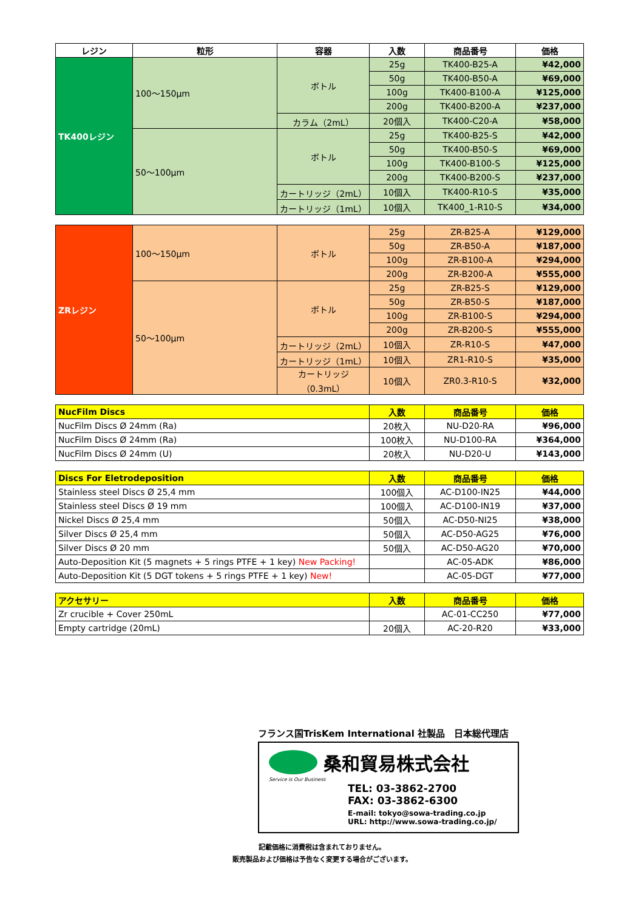| レジン | 粒形 | 容器 | 入数 | 商品番号 | 価格 |
| --- | --- | --- | --- | --- | --- |
| TK400レジン | 100～150μm | ボトル | 25g | TK400-B25-A | ¥42,000 |
| | | | 50g | TK400-B50-A | ¥69,000 |
| | | | 100g | TK400-B100-A | ¥125,000 |
| | | | 200g | TK400-B200-A | ¥237,000 |
| | | カラム（2mL） | 20個入 | TK400-C20-A | ¥58,000 |
| | 50～100μm | ボトル | 25g | TK400-B25-S | ¥42,000 |
| | | | 50g | TK400-B50-S | ¥69,000 |
| | | | 100g | TK400-B100-S | ¥125,000 |
| | | | 200g | TK400-B200-S | ¥237,000 |
| | | カートリッジ（2mL） | 10個入 | TK400-R10-S | ¥35,000 |
| | | カートリッジ（1mL） | 10個入 | TK400_1-R10-S | ¥34,000 |
| ZRレジン | 100～150μm | ボトル | 25g | ZR-B25-A | ¥129,000 |
| | | | 50g | ZR-B50-A | ¥187,000 |
| | | | 100g | ZR-B100-A | ¥294,000 |
| | | | 200g | ZR-B200-A | ¥555,000 |
| | 50～100μm | ボトル | 25g | ZR-B25-S | ¥129,000 |
| | | | 50g | ZR-B50-S | ¥187,000 |
| | | | 100g | ZR-B100-S | ¥294,000 |
| | | | 200g | ZR-B200-S | ¥555,000 |
| | | カートリッジ（2mL） | 10個入 | ZR-R10-S | ¥47,000 |
| | | カートリッジ（1mL） | 10個入 | ZR1-R10-S | ¥35,000 |
| | | カートリッジ（0.3mL） | 10個入 | ZR0.3-R10-S | ¥32,000 |
| NucFilm Discs | 入数 | 商品番号 | 価格 |
| --- | --- | --- | --- |
| NucFilm Discs Ø 24mm (Ra) | 20枚入 | NU-D20-RA | ¥96,000 |
| NucFilm Discs Ø 24mm (Ra) | 100枚入 | NU-D100-RA | ¥364,000 |
| NucFilm Discs Ø 24mm (U) | 20枚入 | NU-D20-U | ¥143,000 |
| Discs For Eletrodeposition | 入数 | 商品番号 | 価格 |
| --- | --- | --- | --- |
| Stainless steel Discs Ø 25,4 mm | 100個入 | AC-D100-IN25 | ¥44,000 |
| Stainless steel Discs Ø 19 mm | 100個入 | AC-D100-IN19 | ¥37,000 |
| Nickel Discs Ø 25,4 mm | 50個入 | AC-D50-NI25 | ¥38,000 |
| Silver Discs Ø 25,4 mm | 50個入 | AC-D50-AG25 | ¥76,000 |
| Silver Discs Ø 20 mm | 50個入 | AC-D50-AG20 | ¥70,000 |
| Auto-Deposition Kit (5 magnets + 5 rings PTFE + 1 key) New Packing! | | AC-05-ADK | ¥86,000 |
| Auto-Deposition Kit (5 DGT tokens + 5 rings PTFE + 1 key) New! | | AC-05-DGT | ¥77,000 |
| アクセサリー | 入数 | 商品番号 | 価格 |
| --- | --- | --- | --- |
| Zr crucible + Cover 250mL | | AC-01-CC250 | ¥77,000 |
| Empty cartridge (20mL) | 20個入 | AC-20-R20 | ¥33,000 |
フランス国TrisKem International 社製品　日本総代理店
桑和貿易株式会社
Service is Our Business
TEL: 03-3862-2700
FAX: 03-3862-6300
E-mail: tokyo@sowa-trading.co.jp
URL: http://www.sowa-trading.co.jp/
記載価格に消費税は含まれておりません。
販売製品および価格は予告なく変更する場合がございます。